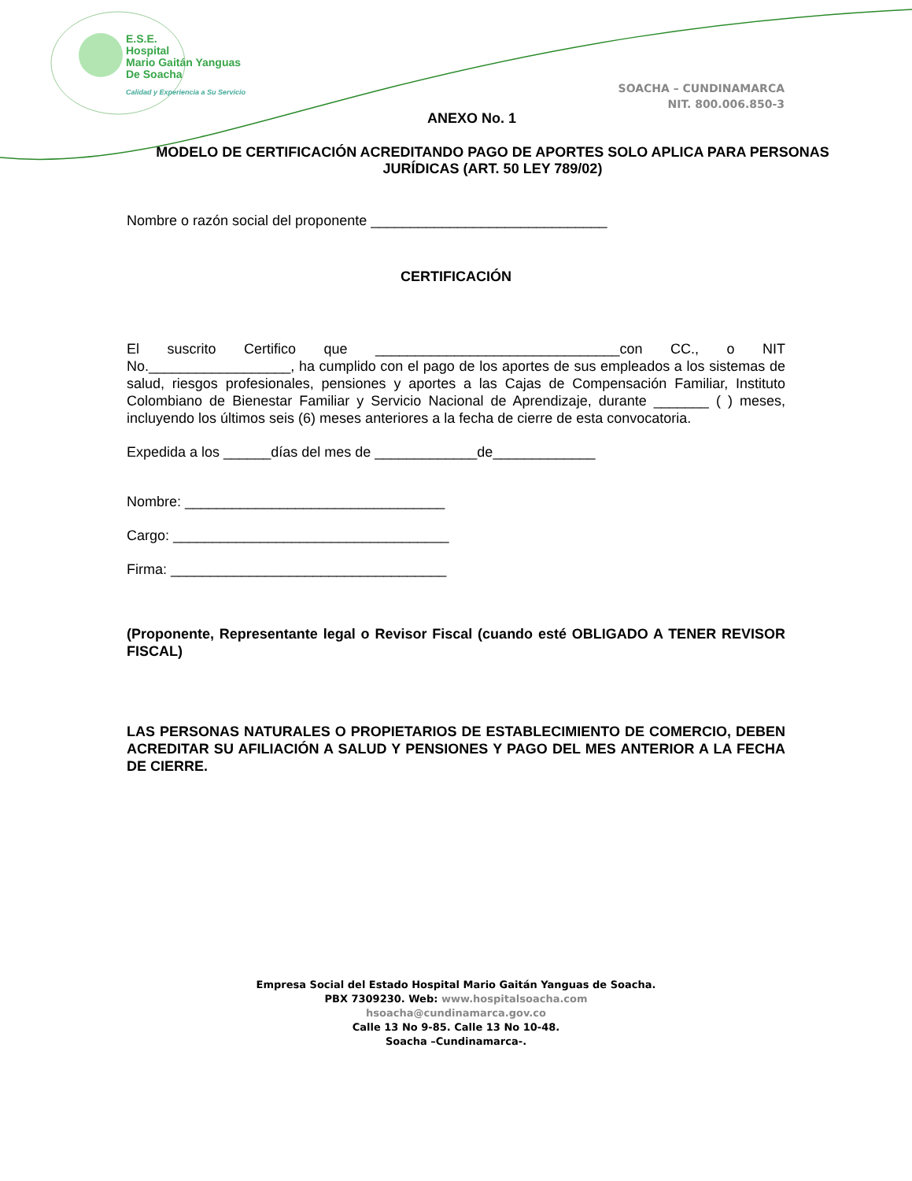E.S.E.
Hospital
Mario Gaitán Yanguas
De Soacha
Calidad y Experiencia a Su Servicio
SOACHA – CUNDINAMARCA
NIT. 800.006.850-3
ANEXO No. 1
MODELO DE CERTIFICACIÓN ACREDITANDO PAGO DE APORTES SOLO APLICA PARA PERSONAS JURÍDICAS (ART. 50 LEY 789/02)
Nombre o razón social del proponente ______________________________
CERTIFICACIÓN
El suscrito Certifico que _______________________________con CC., o NIT No.__________________, ha cumplido con el pago de los aportes de sus empleados a los sistemas de salud, riesgos profesionales, pensiones y aportes a las Cajas de Compensación Familiar, Instituto Colombiano de Bienestar Familiar y Servicio Nacional de Aprendizaje, durante _______ ( ) meses, incluyendo los últimos seis (6) meses anteriores a la fecha de cierre de esta convocatoria.
Expedida a los ______días del mes de _____________de_____________
Nombre: _________________________________
Cargo: ___________________________________
Firma: ___________________________________
(Proponente, Representante legal o Revisor Fiscal (cuando esté OBLIGADO A TENER REVISOR FISCAL)
LAS PERSONAS NATURALES O PROPIETARIOS DE ESTABLECIMIENTO DE COMERCIO, DEBEN ACREDITAR SU AFILIACIÓN A SALUD Y PENSIONES Y PAGO DEL MES ANTERIOR A LA FECHA DE CIERRE.
Empresa Social del Estado Hospital Mario Gaitán Yanguas de Soacha.
PBX 7309230. Web: www.hospitalsoacha.com
hsoacha@cundinamarca.gov.co
Calle 13 No 9-85. Calle 13 No 10-48.
Soacha –Cundinamarca-.